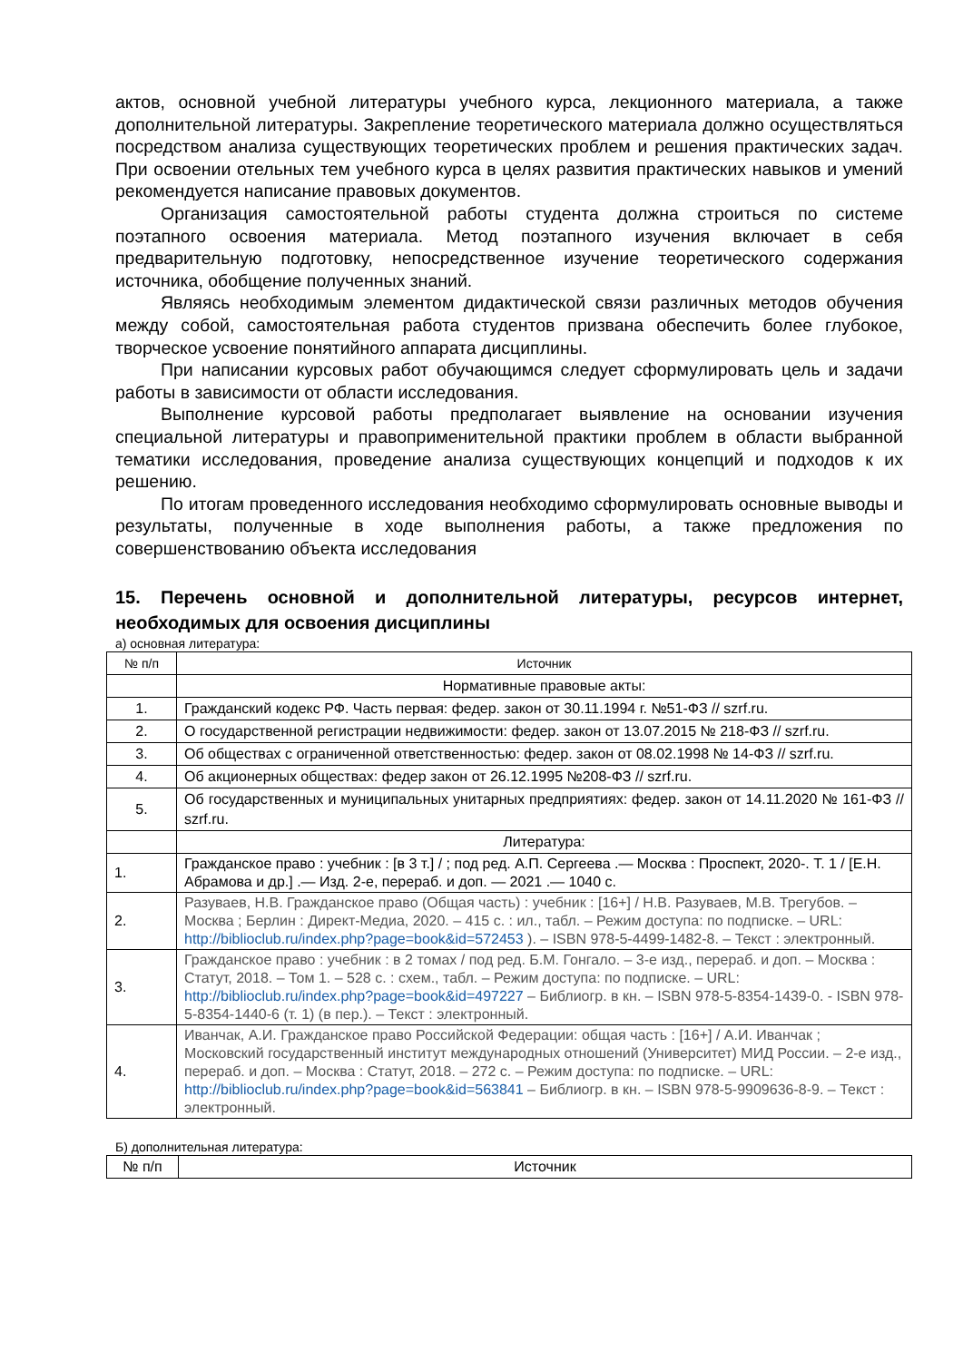актов, основной учебной литературы учебного курса, лекционного материала, а также дополнительной литературы. Закрепление теоретического материала должно осуществляться посредством анализа существующих теоретических проблем и решения практических задач. При освоении отельных тем учебного курса в целях развития практических навыков и умений рекомендуется написание правовых документов.
Организация самостоятельной работы студента должна строиться по системе поэтапного освоения материала. Метод поэтапного изучения включает в себя предварительную подготовку, непосредственное изучение теоретического содержания источника, обобщение полученных знаний.
Являясь необходимым элементом дидактической связи различных методов обучения между собой, самостоятельная работа студентов призвана обеспечить более глубокое, творческое усвоение понятийного аппарата дисциплины.
При написании курсовых работ обучающимся следует сформулировать цель и задачи работы в зависимости от области исследования.
Выполнение курсовой работы предполагает выявление на основании изучения специальной литературы и правоприменительной практики проблем в области выбранной тематики исследования, проведение анализа существующих концепций и подходов к их решению.
По итогам проведенного исследования необходимо сформулировать основные выводы и результаты, полученные в ходе выполнения работы, а также предложения по совершенствованию объекта исследования
15. Перечень основной и дополнительной литературы, ресурсов интернет, необходимых для освоения дисциплины
а) основная литература:
| № п/п | Источник |
| --- | --- |
| | Нормативные правовые акты: |
| 1. | Гражданский кодекс РФ. Часть первая: федер. закон от 30.11.1994 г. №51-ФЗ // szrf.ru. |
| 2. | О государственной регистрации недвижимости: федер. закон от 13.07.2015 № 218-ФЗ // szrf.ru. |
| 3. | Об обществах с ограниченной ответственностью: федер. закон от 08.02.1998 № 14-ФЗ // szrf.ru. |
| 4. | Об акционерных обществах: федер закон от 26.12.1995 №208-ФЗ // szrf.ru. |
| 5. | Об государственных и муниципальных унитарных предприятиях: федер. закон от 14.11.2020 № 161-ФЗ // szrf.ru. |
| | Литература: |
| 1. | Гражданское право : учебник : [в 3 т.] / ; под ред. А.П. Сергеева .— Москва : Проспект, 2020-. Т. 1 / [Е.Н. Абрамова и др.] .— Изд. 2-е, перераб. и доп. — 2021 .— 1040 с. |
| 2. | Разуваев, Н.В. Гражданское право (Общая часть) : учебник : [16+] / Н.В. Разуваев, М.В. Трегубов. – Москва ; Берлин : Директ-Медиа, 2020. – 415 с. : ил., табл. – Режим доступа: по подписке. – URL: http://biblioclub.ru/index.php?page=book&id=572453 ). – ISBN 978-5-4499-1482-8. – Текст : электронный. |
| 3. | Гражданское право : учебник : в 2 томах / под ред. Б.М. Гонгало. – 3-е изд., перераб. и доп. – Москва : Статут, 2018. – Том 1. – 528 с. : схем., табл. – Режим доступа: по подписке. – URL: http://biblioclub.ru/index.php?page=book&id=497227 – Библиогр. в кн. – ISBN 978-5-8354-1439-0. - ISBN 978-5-8354-1440-6 (т. 1) (в пер.). – Текст : электронный. |
| 4. | Иванчак, А.И. Гражданское право Российской Федерации: общая часть : [16+] / А.И. Иванчак ; Московский государственный институт международных отношений (Университет) МИД России. – 2-е изд., перераб. и доп. – Москва : Статут, 2018. – 272 с. – Режим доступа: по подписке. – URL: http://biblioclub.ru/index.php?page=book&id=563841 – Библиогр. в кн. – ISBN 978-5-9909636-8-9. – Текст : электронный. |
Б) дополнительная литература:
| № п/п | Источник |
| --- | --- |